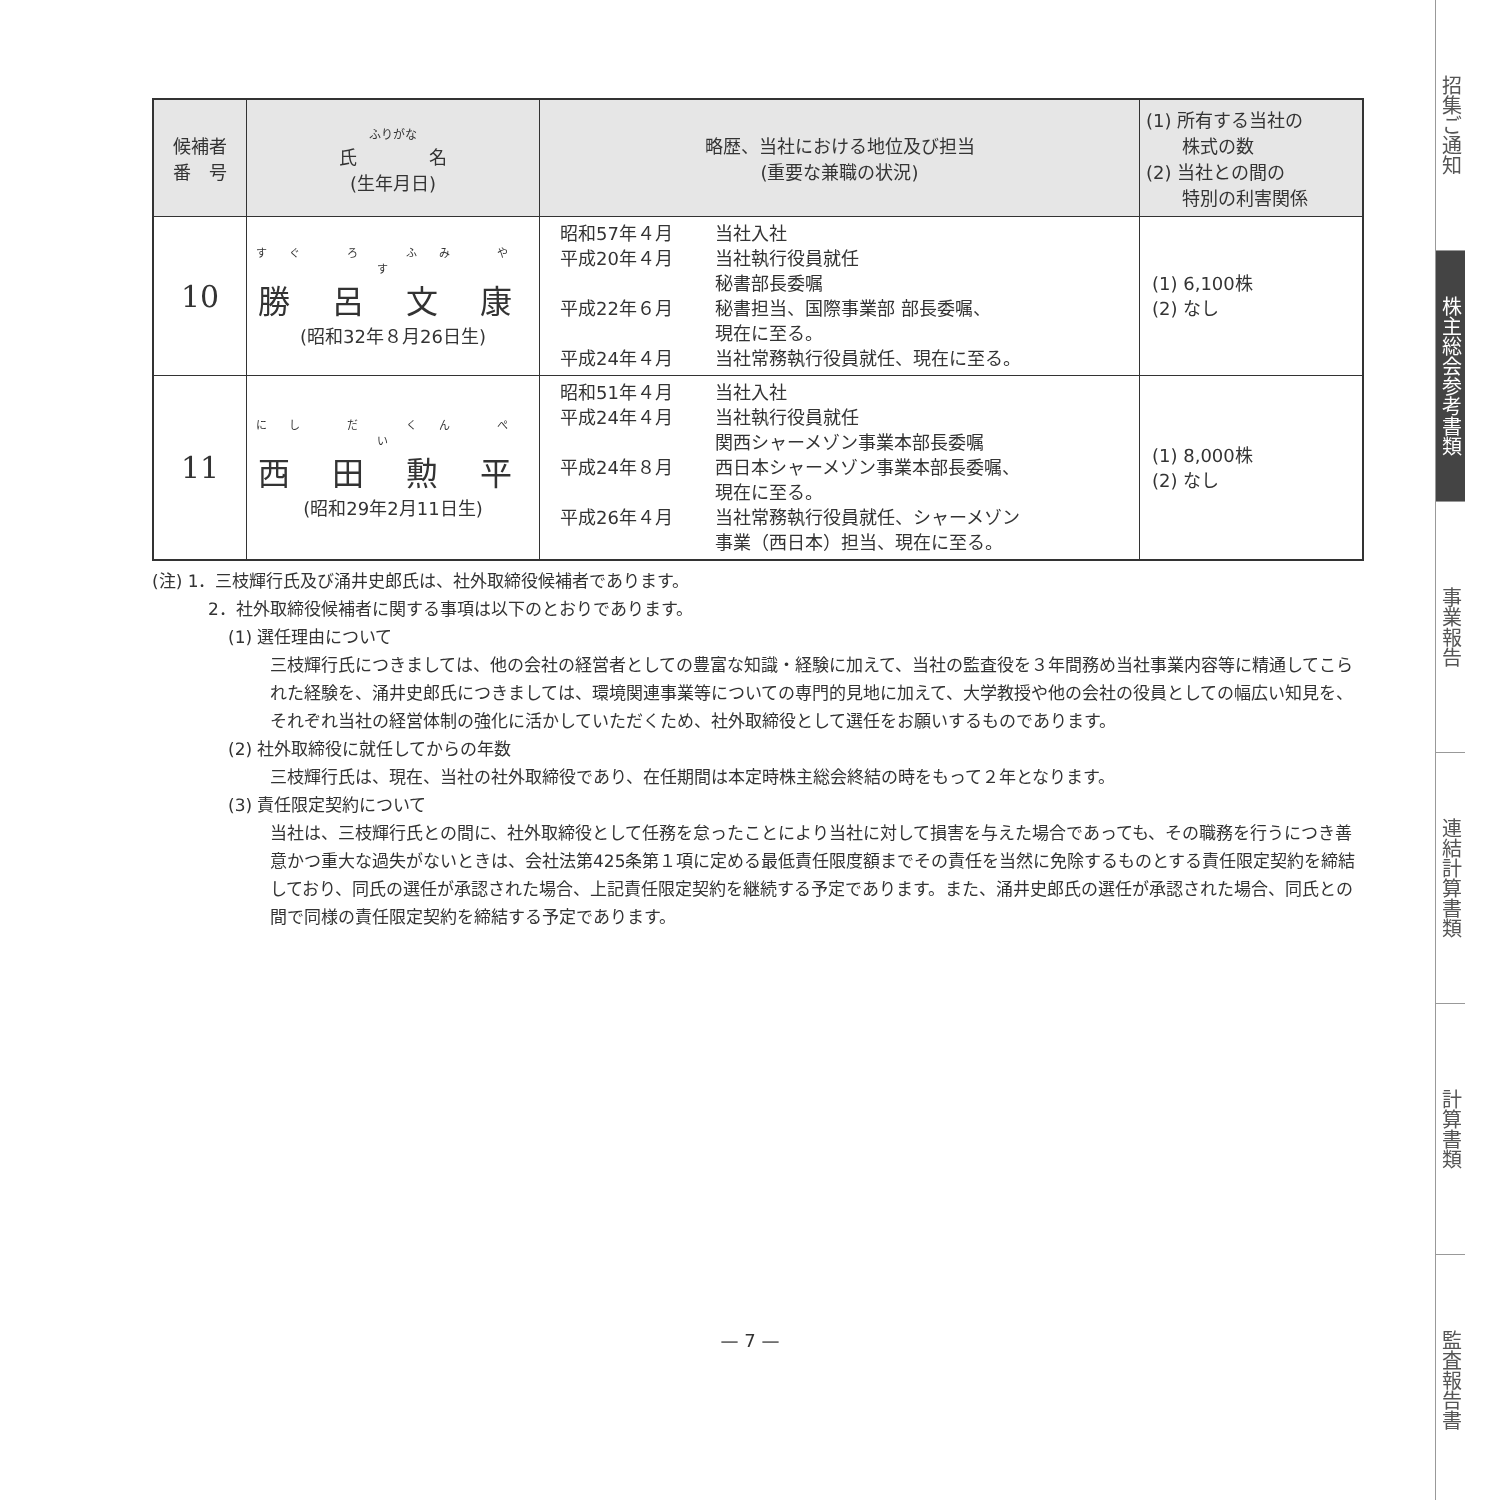| 候補者 番 号 | ふりがな 氏 名 (生年月日) | 略歴、当社における地位及び担当 (重要な兼職の状況) | (1) 所有する当社の 株式の数 (2) 当社との間の 特別の利害関係 |
| --- | --- | --- | --- |
| 10 | すぐ ろ ふみ やす 勝 呂 文 康 (昭和32年８月26日生) | 昭和57年４月 当社入社 平成20年４月 当社執行役員就任 秘書部長委嘱 平成22年６月 秘書担当、国際事業部 部長委嘱、 現在に至る。 平成24年４月 当社常務執行役員就任、現在に至る。 | (1) 6,100株 (2) なし |
| 11 | にし だ くん ぺい 西 田 勲 平 (昭和29年2月11日生) | 昭和51年４月 当社入社 平成24年４月 当社執行役員就任 関西シャーメゾン事業本部長委嘱 平成24年８月 西日本シャーメゾン事業本部長委嘱、 現在に至る。 平成26年４月 当社常務執行役員就任、シャーメゾン 事業（西日本）担当、現在に至る。 | (1) 8,000株 (2) なし |
(注) 1．三枝輝行氏及び涌井史郎氏は、社外取締役候補者であります。
2．社外取締役候補者に関する事項は以下のとおりであります。
(1) 選任理由について
三枝輝行氏につきましては、他の会社の経営者としての豊富な知識・経験に加えて、当社の監査役を３年間務め当社事業内容等に精通してこられた経験を、涌井史郎氏につきましては、環境関連事業等についての専門的見地に加えて、大学教授や他の会社の役員としての幅広い知見を、それぞれ当社の経営体制の強化に活かしていただくため、社外取締役として選任をお願いするものであります。
(2) 社外取締役に就任してからの年数
三枝輝行氏は、現在、当社の社外取締役であり、在任期間は本定時株主総会終結の時をもって２年となります。
(3) 責任限定契約について
当社は、三枝輝行氏との間に、社外取締役として任務を怠ったことにより当社に対して損害を与えた場合であっても、その職務を行うにつき善意かつ重大な過失がないときは、会社法第425条第１項に定める最低責任限度額までその責任を当然に免除するものとする責任限定契約を締結しており、同氏の選任が承認された場合、上記責任限定契約を継続する予定であります。また、涌井史郎氏の選任が承認された場合、同氏との間で同様の責任限定契約を締結する予定であります。
— 7 —
招集ご通知
株主総会参考書類
事業報告
連結計算書類
計算書類
監査報告書